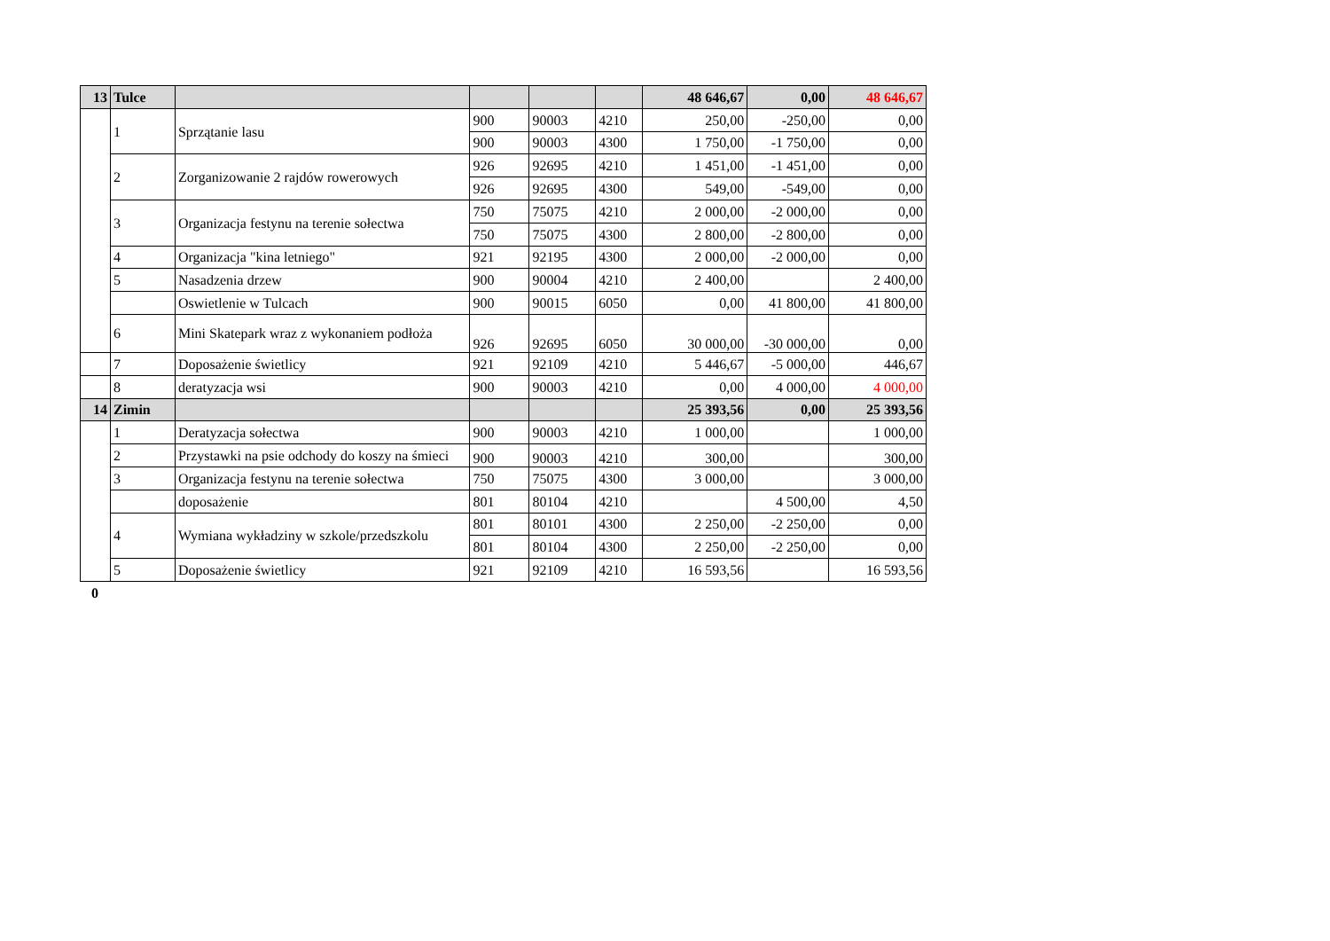| 13 | Tulce | | | | | 48 646,67 | 0,00 | 48 646,67 |
| | 1 | Sprzątanie lasu | 900 | 90003 | 4210 | 250,00 | -250,00 | 0,00 |
| | | | 900 | 90003 | 4300 | 1 750,00 | -1 750,00 | 0,00 |
| | 2 | Zorganizowanie 2 rajdów rowerowych | 926 | 92695 | 4210 | 1 451,00 | -1 451,00 | 0,00 |
| | | | 926 | 92695 | 4300 | 549,00 | -549,00 | 0,00 |
| | 3 | Organizacja festynu na terenie sołectwa | 750 | 75075 | 4210 | 2 000,00 | -2 000,00 | 0,00 |
| | | | 750 | 75075 | 4300 | 2 800,00 | -2 800,00 | 0,00 |
| | 4 | Organizacja "kina letniego" | 921 | 92195 | 4300 | 2 000,00 | -2 000,00 | 0,00 |
| | 5 | Nasadzenia drzew | 900 | 90004 | 4210 | 2 400,00 | | 2 400,00 |
| | | Oswietlenie w Tulcach | 900 | 90015 | 6050 | 0,00 | 41 800,00 | 41 800,00 |
| | 6 | Mini Skatepark wraz z wykonaniem podłoża | 926 | 92695 | 6050 | 30 000,00 | -30 000,00 | 0,00 |
| | 7 | Doposażenie świetlicy | 921 | 92109 | 4210 | 5 446,67 | -5 000,00 | 446,67 |
| | 8 | deratyzacja wsi | 900 | 90003 | 4210 | 0,00 | 4 000,00 | 4 000,00 |
| 14 | Zimin | | | | | 25 393,56 | 0,00 | 25 393,56 |
| | 1 | Deratyzacja sołectwa | 900 | 90003 | 4210 | 1 000,00 | | 1 000,00 |
| | 2 | Przystawki na psie odchody do koszy na śmieci | 900 | 90003 | 4210 | 300,00 | | 300,00 |
| | 3 | Organizacja festynu na terenie sołectwa | 750 | 75075 | 4300 | 3 000,00 | | 3 000,00 |
| | | doposażenie | 801 | 80104 | 4210 | | 4 500,00 | 4,50 |
| | 4 | Wymiana wykładziny w szkole/przedszkolu | 801 | 80101 | 4300 | 2 250,00 | -2 250,00 | 0,00 |
| | | | 801 | 80104 | 4300 | 2 250,00 | -2 250,00 | 0,00 |
| | 5 | Doposażenie świetlicy | 921 | 92109 | 4210 | 16 593,56 | | 16 593,56 |
0